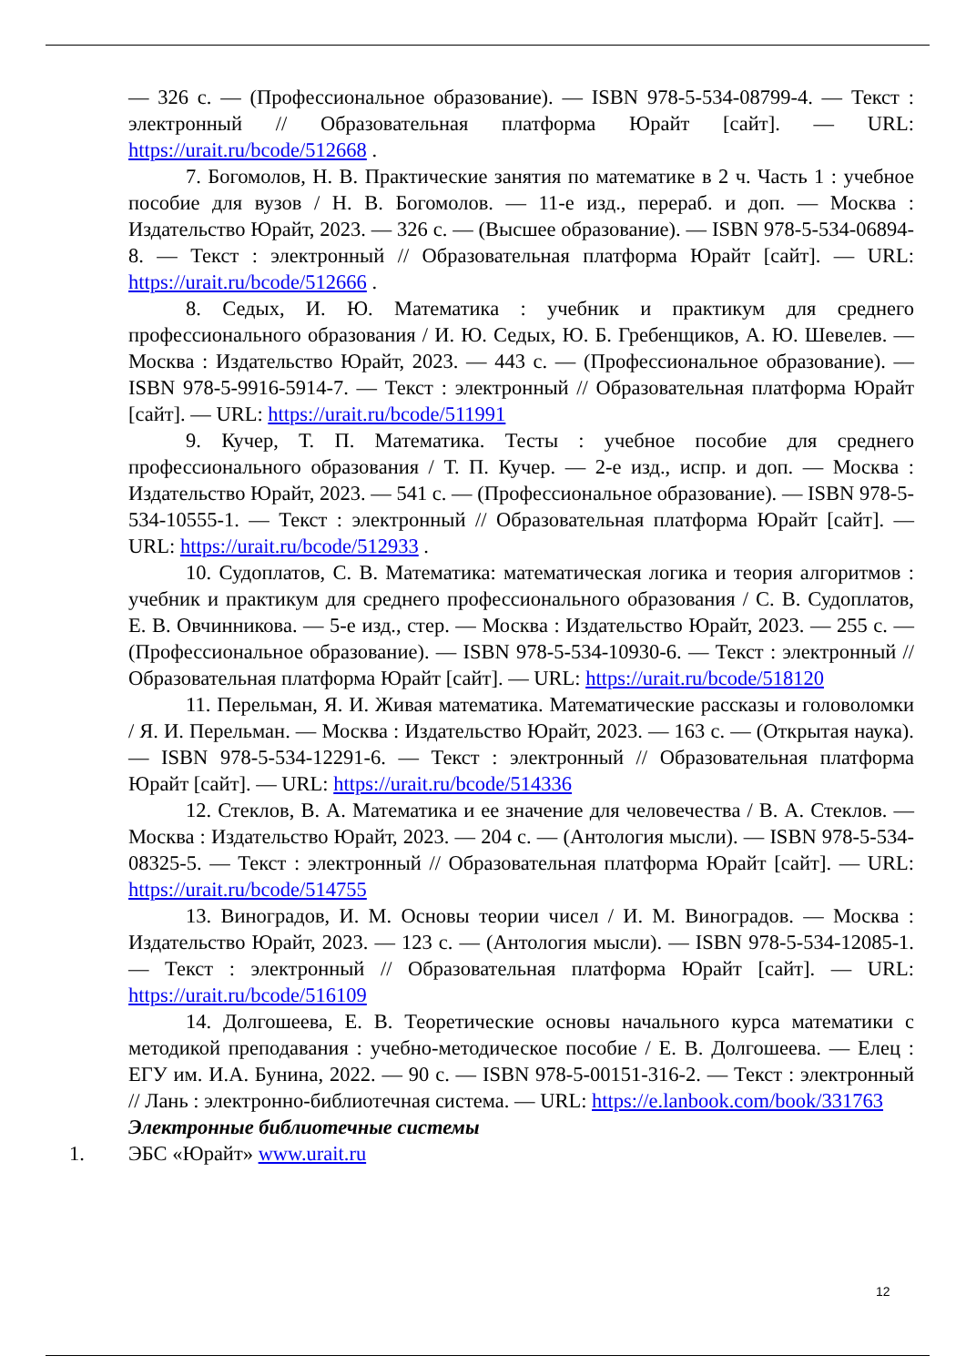— 326 с. — (Профессиональное образование). — ISBN 978-5-534-08799-4. — Текст : электронный // Образовательная платформа Юрайт [сайт]. — URL: https://urait.ru/bcode/512668 .
7. Богомолов, Н. В. Практические занятия по математике в 2 ч. Часть 1 : учебное пособие для вузов / Н. В. Богомолов. — 11-е изд., перераб. и доп. — Москва : Издательство Юрайт, 2023. — 326 с. — (Высшее образование). — ISBN 978-5-534-06894-8. — Текст : электронный // Образовательная платформа Юрайт [сайт]. — URL: https://urait.ru/bcode/512666 .
8. Седых, И. Ю. Математика : учебник и практикум для среднего профессионального образования / И. Ю. Седых, Ю. Б. Гребенщиков, А. Ю. Шевелев. — Москва : Издательство Юрайт, 2023. — 443 с. — (Профессиональное образование). — ISBN 978-5-9916-5914-7. — Текст : электронный // Образовательная платформа Юрайт [сайт]. — URL: https://urait.ru/bcode/511991
9. Кучер, Т. П. Математика. Тесты : учебное пособие для среднего профессионального образования / Т. П. Кучер. — 2-е изд., испр. и доп. — Москва : Издательство Юрайт, 2023. — 541 с. — (Профессиональное образование). — ISBN 978-5-534-10555-1. — Текст : электронный // Образовательная платформа Юрайт [сайт]. — URL: https://urait.ru/bcode/512933 .
10. Судоплатов, С. В. Математика: математическая логика и теория алгоритмов : учебник и практикум для среднего профессионального образования / С. В. Судоплатов, Е. В. Овчинникова. — 5-е изд., стер. — Москва : Издательство Юрайт, 2023. — 255 с. — (Профессиональное образование). — ISBN 978-5-534-10930-6. — Текст : электронный // Образовательная платформа Юрайт [сайт]. — URL: https://urait.ru/bcode/518120
11. Перельман, Я. И. Живая математика. Математические рассказы и головоломки / Я. И. Перельман. — Москва : Издательство Юрайт, 2023. — 163 с. — (Открытая наука). — ISBN 978-5-534-12291-6. — Текст : электронный // Образовательная платформа Юрайт [сайт]. — URL: https://urait.ru/bcode/514336
12. Стеклов, В. А. Математика и ее значение для человечества / В. А. Стеклов. — Москва : Издательство Юрайт, 2023. — 204 с. — (Антология мысли). — ISBN 978-5-534-08325-5. — Текст : электронный // Образовательная платформа Юрайт [сайт]. — URL: https://urait.ru/bcode/514755
13. Виноградов, И. М. Основы теории чисел / И. М. Виноградов. — Москва : Издательство Юрайт, 2023. — 123 с. — (Антология мысли). — ISBN 978-5-534-12085-1. — Текст : электронный // Образовательная платформа Юрайт [сайт]. — URL: https://urait.ru/bcode/516109
14. Долгошеева, Е. В. Теоретические основы начального курса математики с методикой преподавания : учебно-методическое пособие / Е. В. Долгошеева. — Елец : ЕГУ им. И.А. Бунина, 2022. — 90 с. — ISBN 978-5-00151-316-2. — Текст : электронный // Лань : электронно-библиотечная система. — URL: https://e.lanbook.com/book/331763
Электронные библиотечные системы
1. ЭБС «Юрайт» www.urait.ru
12